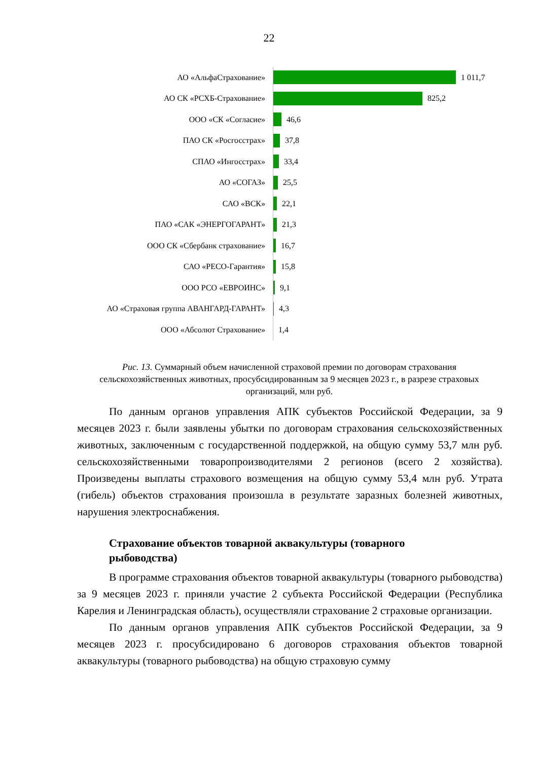22
АО «АльфаСтрахование»
1 011,7
АО СК «РСХБ-Страхование»
825,2
ООО «СК «Согласие»
46,6
ПАО СК «Росгосстрах»
37,8
СПАО «Ингосстрах»
33,4
АО «СОГАЗ»
25,5
САО «ВСК»
22,1
ПАО «САК «ЭНЕРГОГАРАНТ»
21,3
ООО СК «Сбербанк страхование»
16,7
САО «РЕСО-Гарантия»
15,8
ООО РСО «ЕВРОИНС»
9,1
АО «Страховая группа АВАНГАРД-ГАРАНТ»
4,3
ООО «Абсолют Страхование»
1,4
Рис. 13. Суммарный объем начисленной страховой премии по договорам страхования сельскохозяйственных животных, просубсидированным за 9 месяцев 2023 г., в разрезе страховых организаций, млн руб.
По данным органов управления АПК субъектов Российской Федерации, за 9 месяцев 2023 г. были заявлены убытки по договорам страхования сельскохозяйственных животных, заключенным с государственной поддержкой, на общую сумму 53,7 млн руб. сельскохозяйственными товаропроизводителями 2 регионов (всего 2 хозяйства). Произведены выплаты страхового возмещения на общую сумму 53,4 млн руб. Утрата (гибель) объектов страхования произошла в результате заразных болезней животных, нарушения электроснабжения.
Страхование объектов товарной аквакультуры (товарного рыбоводства)
В программе страхования объектов товарной аквакультуры (товарного рыбоводства) за 9 месяцев 2023 г. приняли участие 2 субъекта Российской Федерации (Республика Карелия и Ленинградская область), осуществляли страхование 2 страховые организации.
По данным органов управления АПК субъектов Российской Федерации, за 9 месяцев 2023 г. просубсидировано 6 договоров страхования объектов товарной аквакультуры (товарного рыбоводства) на общую страховую сумму